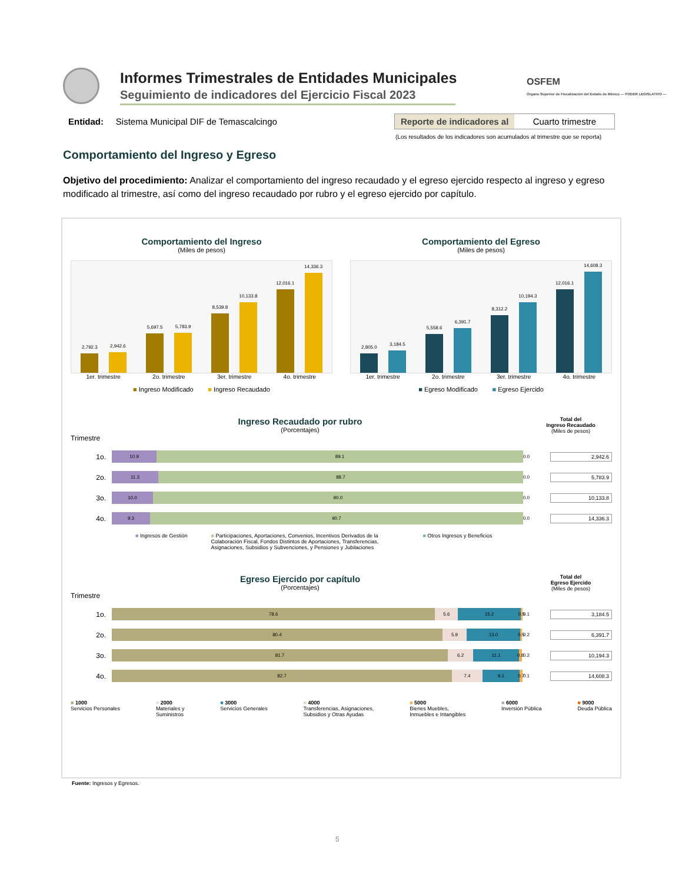Informes Trimestrales de Entidades Municipales
Seguimiento de indicadores del Ejercicio Fiscal 2023
OSFEM
Órgano Superior de Fiscalización del Estado de México — PODER LEGISLATIVO —
Entidad: Sistema Municipal DIF de Temascalcingo
Reporte de indicadores al Cuarto trimestre
(Los resultados de los indicadores son acumulados al trimestre que se reporta)
Comportamiento del Ingreso y Egreso
Objetivo del procedimiento: Analizar el comportamiento del ingreso recaudado y el egreso ejercido respecto al ingreso y egreso modificado al trimestre, así como del ingreso recaudado por rubro y el egreso ejercido por capítulo.
Comportamiento del Ingreso
(Miles de pesos)
2,792.3
2,942.6
5,697.5
5,783.9
8,539.8
10,133.8
12,016.1
14,336.3
1er. trimestre 2o. trimestre 3er. trimestre 4o. trimestre
■ Ingreso Modificado ■ Ingreso Recaudado
Comportamiento del Egreso
(Miles de pesos)
2,805.0
3,184.5
5,558.6
6,391.7
8,312.2
10,194.3
12,016.1
14,608.3
1er. trimestre 2o. trimestre 3er. trimestre 4o. trimestre
■ Egreso Modificado ■ Egreso Ejercido
Ingreso Recaudado por rubro
(Porcentajes)
Total del
Ingreso Recaudado
(Miles de pesos)
Trimestre
1o.
10.9 89.1
0.0 2,942.6
2o.
11.3 88.7
0.0 5,783.9
3o.
10.0 90.0
0.0 10,133.8
4o.
9.3 90.7
0.0 14,336.3
■ Ingresos de Gestión ■ Participaciones, Aportaciones, Convenios, Incentivos Derivados de la Colaboración Fiscal, Fondos Distintos de Aportaciones, Transferencias, Asignaciones, Subsidios y Subvenciones, y Pensiones y Jubilaciones
■ Otros Ingresos y Beneficios
Egreso Ejercido por capítulo
(Porcentajes)
Total del
Egreso Ejercido
(Miles de pesos)
Trimestre
1o.
78.6 5.6 15.2 0.5
0.1 3,184.5
2o.
80.4 5.9 13.0 0.5
0.2 6,391.7
3o.
81.7 6.2 11.1 0.8
0.2 10,194.3
4o.
82.7 7.4 9.1 0.7
0.1 14,608.3
■ 1000
Servicios Personales
■ 2000
Materiales y
Suministros
■ 3000
Servicios Generales
■ 4000
Transferencias, Asignaciones,
Subsidios y Otras Ayudas
■ 5000
Bienes Muebles,
Inmuebles e Intangibles
■ 6000
Inversión Pública
■ 9000
Deuda Pública
Fuente: Ingresos y Egresos.
5